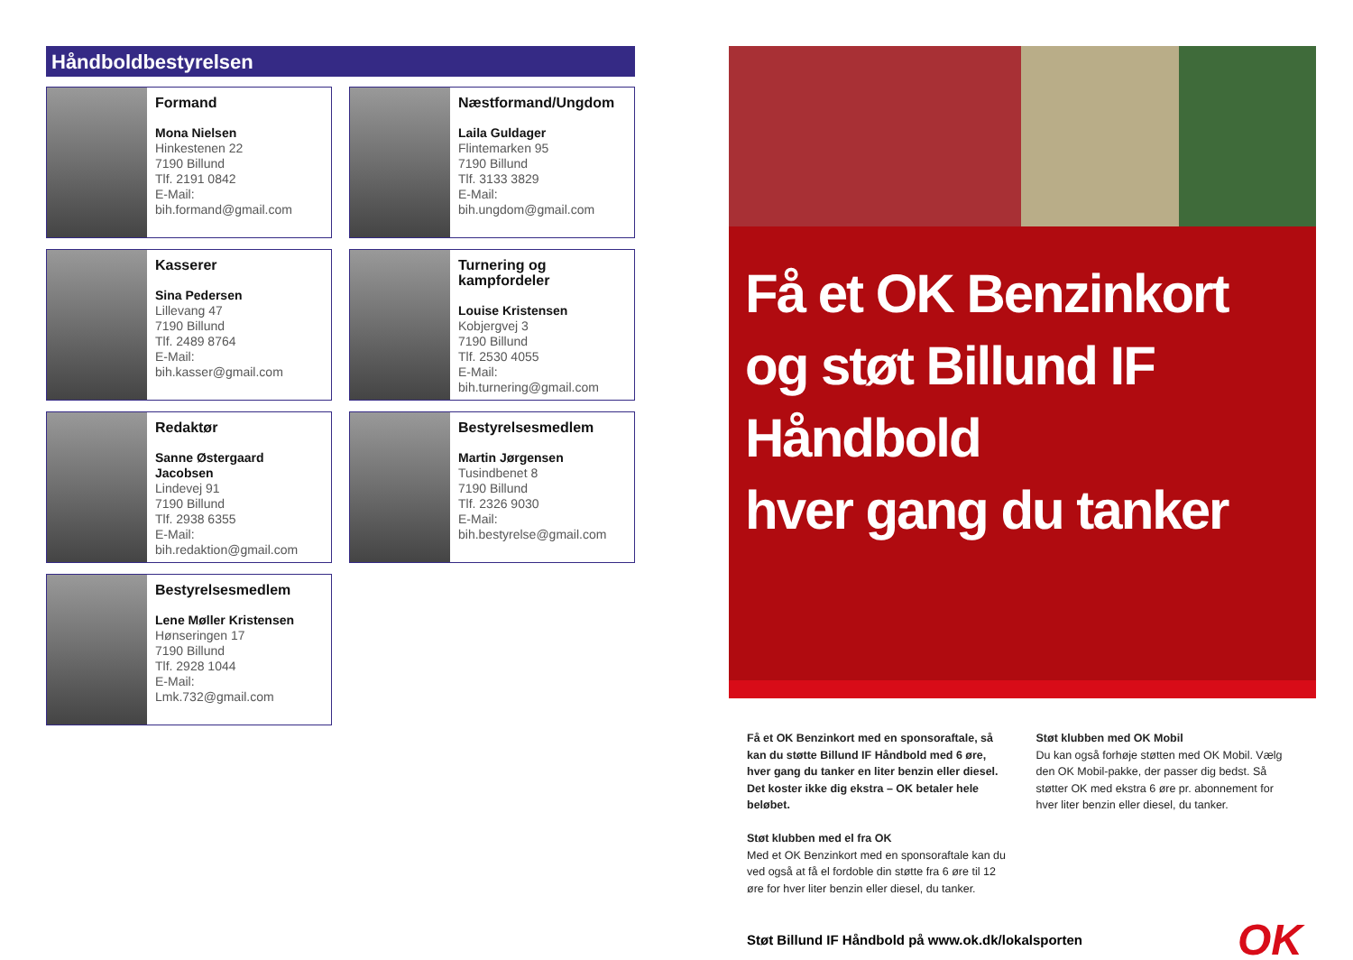Håndboldbestyrelsen
Formand
Mona Nielsen
Hinkestenen 22
7190 Billund
Tlf. 2191 0842
E-Mail:
bih.formand@gmail.com
Næstformand/Ungdom
Laila Guldager
Flintemarken 95
7190 Billund
Tlf. 3133 3829
E-Mail:
bih.ungdom@gmail.com
Kasserer
Sina Pedersen
Lillevang 47
7190 Billund
Tlf. 2489 8764
E-Mail:
bih.kasser@gmail.com
Turnering og kampfordeler
Louise Kristensen
Kobjergvej 3
7190 Billund
Tlf. 2530 4055
E-Mail:
bih.turnering@gmail.com
Redaktør
Sanne Østergaard Jacobsen
Lindevej 91
7190 Billund
Tlf. 2938 6355
E-Mail:
bih.redaktion@gmail.com
Bestyrelsesmedlem
Martin Jørgensen
Tusindbenet 8
7190 Billund
Tlf. 2326 9030
E-Mail:
bih.bestyrelse@gmail.com
Bestyrelsesmedlem
Lene Møller Kristensen
Hønseringen 17
7190 Billund
Tlf. 2928 1044
E-Mail:
Lmk.732@gmail.com
Få et OK Benzinkort
og støt Billund IF
Håndbold
hver gang du tanker
Få et OK Benzinkort med en sponsoraftale, så kan du støtte Billund IF Håndbold med 6 øre, hver gang du tanker en liter benzin eller diesel. Det koster ikke dig ekstra – OK betaler hele beløbet.
Støt klubben med el fra OK
Med et OK Benzinkort med en sponsoraftale kan du ved også at få el fordoble din støtte fra 6 øre til 12 øre for hver liter benzin eller diesel, du tanker.
Støt klubben med OK Mobil
Du kan også forhøje støtten med OK Mobil. Vælg den OK Mobil-pakke, der passer dig bedst. Så støtter OK med ekstra 6 øre pr. abonnement for hver liter benzin eller diesel, du tanker.
Støt Billund IF Håndbold på www.ok.dk/lokalsporten OK